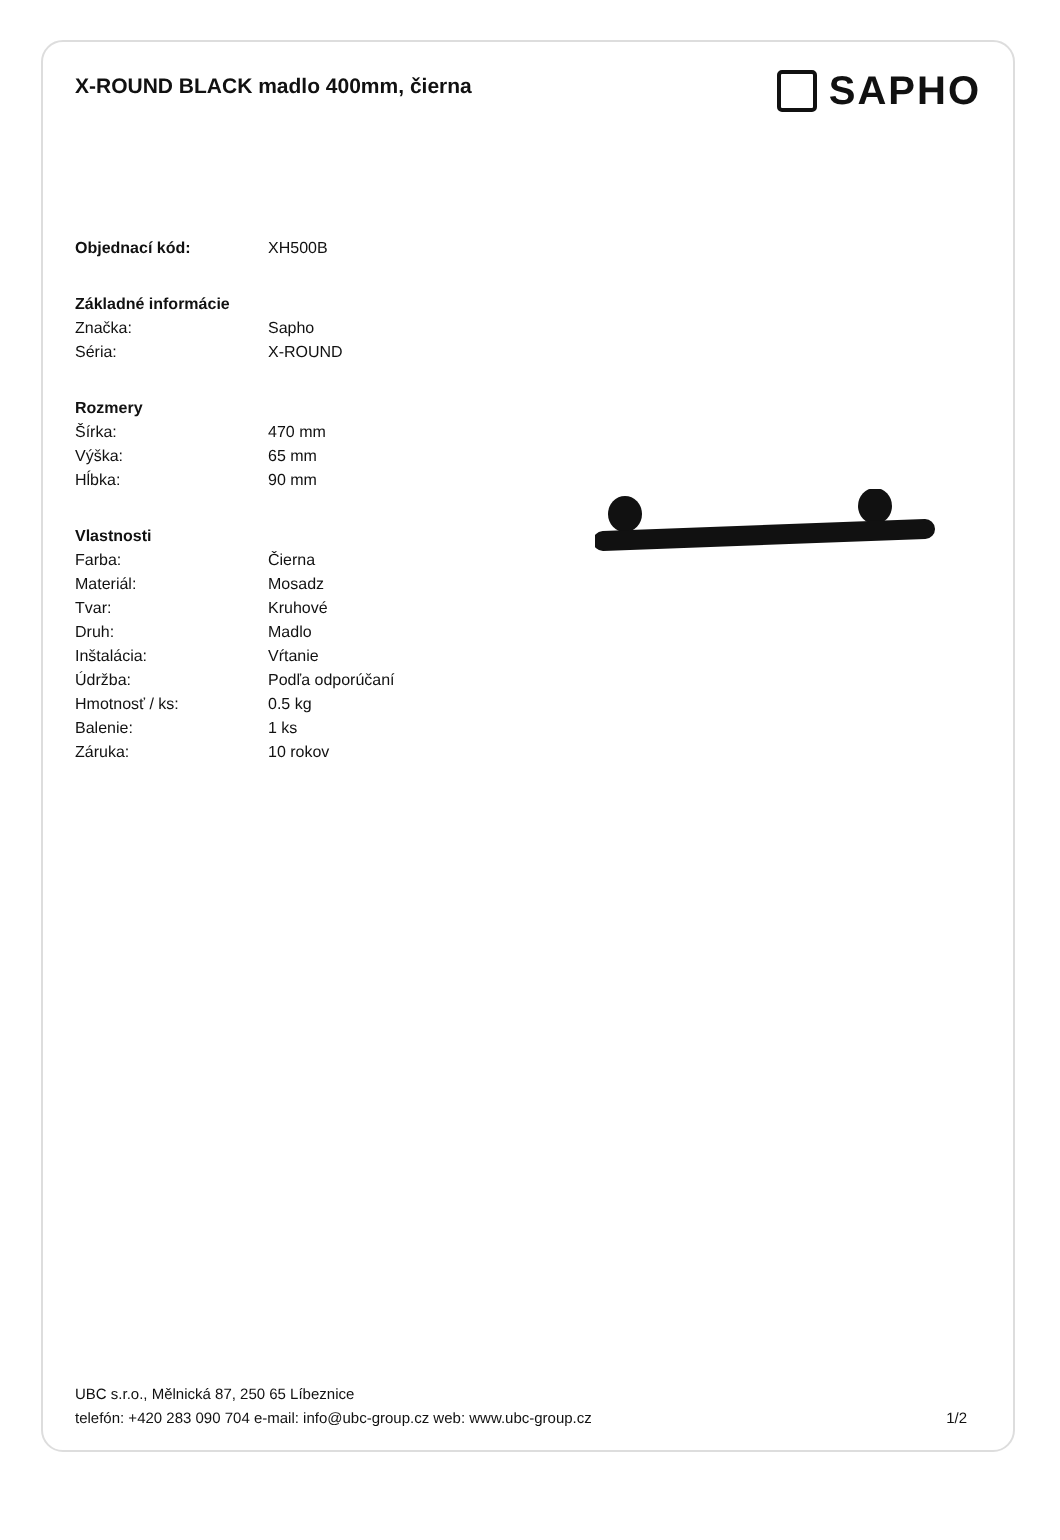X-ROUND BLACK madlo 400mm, čierna
SAPHO
| Objednací kód: | XH500B |
| Základné informácie | |
| Značka: | Sapho |
| Séria: | X-ROUND |
| Rozmery | |
| Šírka: | 470 mm |
| Výška: | 65 mm |
| Hĺbka: | 90 mm |
| Vlastnosti | |
| Farba: | Čierna |
| Materiál: | Mosadz |
| Tvar: | Kruhové |
| Druh: | Madlo |
| Inštalácia: | Vŕtanie |
| Údržba: | Podľa odporúčaní |
| Hmotnosť / ks: | 0.5 kg |
| Balenie: | 1 ks |
| Záruka: | 10 rokov |
UBC s.r.o., Mělnická 87, 250 65 Líbeznice
telefón: +420 283 090 704 e-mail: info@ubc-group.cz web: www.ubc-group.cz 1/2